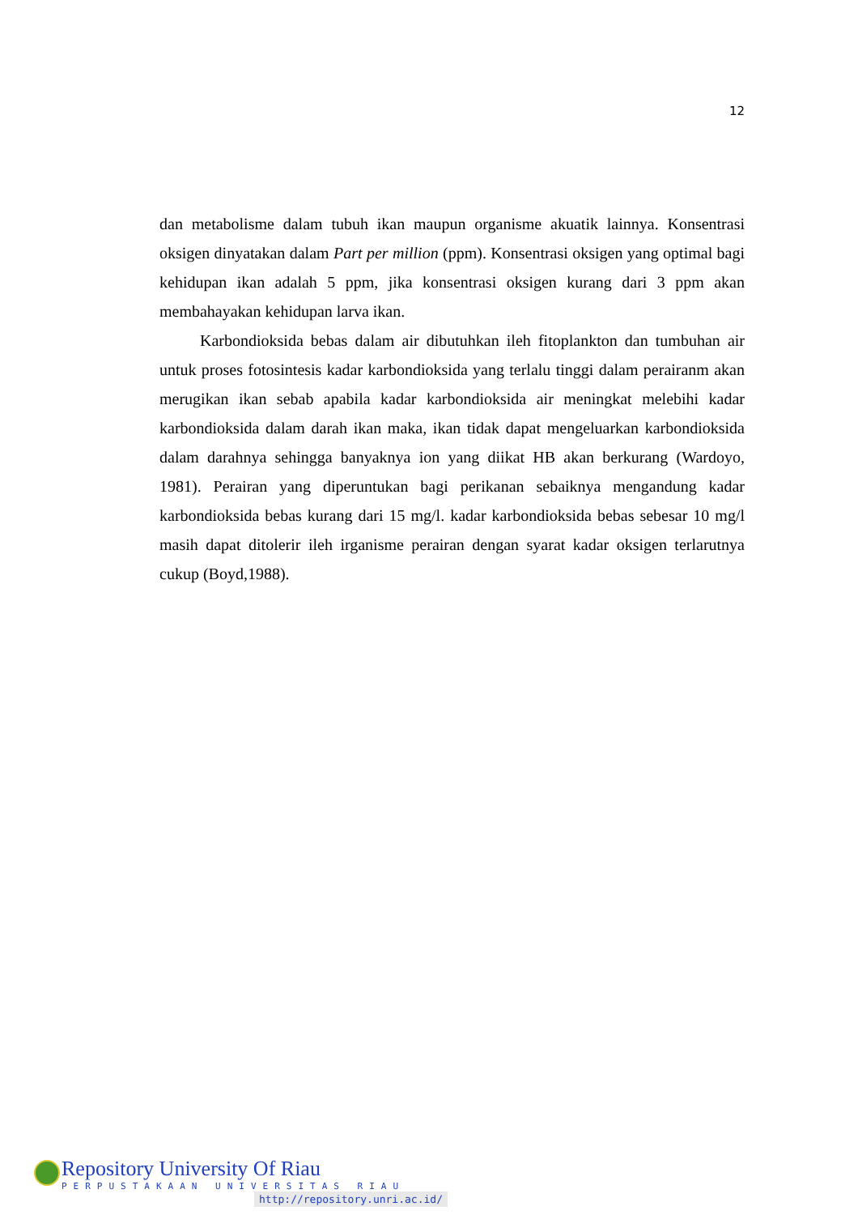12
dan metabolisme dalam tubuh ikan maupun organisme akuatik lainnya. Konsentrasi oksigen dinyatakan dalam Part per million (ppm). Konsentrasi oksigen yang optimal bagi kehidupan ikan adalah 5 ppm, jika konsentrasi oksigen kurang dari 3 ppm akan membahayakan kehidupan larva ikan.
Karbondioksida bebas dalam air dibutuhkan ileh fitoplankton dan tumbuhan air untuk proses fotosintesis kadar karbondioksida yang terlalu tinggi dalam perairanm akan merugikan ikan sebab apabila kadar karbondioksida air meningkat melebihi kadar karbondioksida dalam darah ikan maka, ikan tidak dapat mengeluarkan karbondioksida dalam darahnya sehingga banyaknya ion yang diikat HB akan berkurang (Wardoyo, 1981). Perairan yang diperuntukan bagi perikanan sebaiknya mengandung kadar karbondioksida bebas kurang dari 15 mg/l. kadar karbondioksida bebas sebesar 10 mg/l masih dapat ditolerir ileh irganisme perairan dengan syarat kadar oksigen terlarutnya cukup (Boyd,1988).
Repository University Of Riau
PERPUSTAKAAN UNIVERSITAS RIAU
http://repository.unri.ac.id/